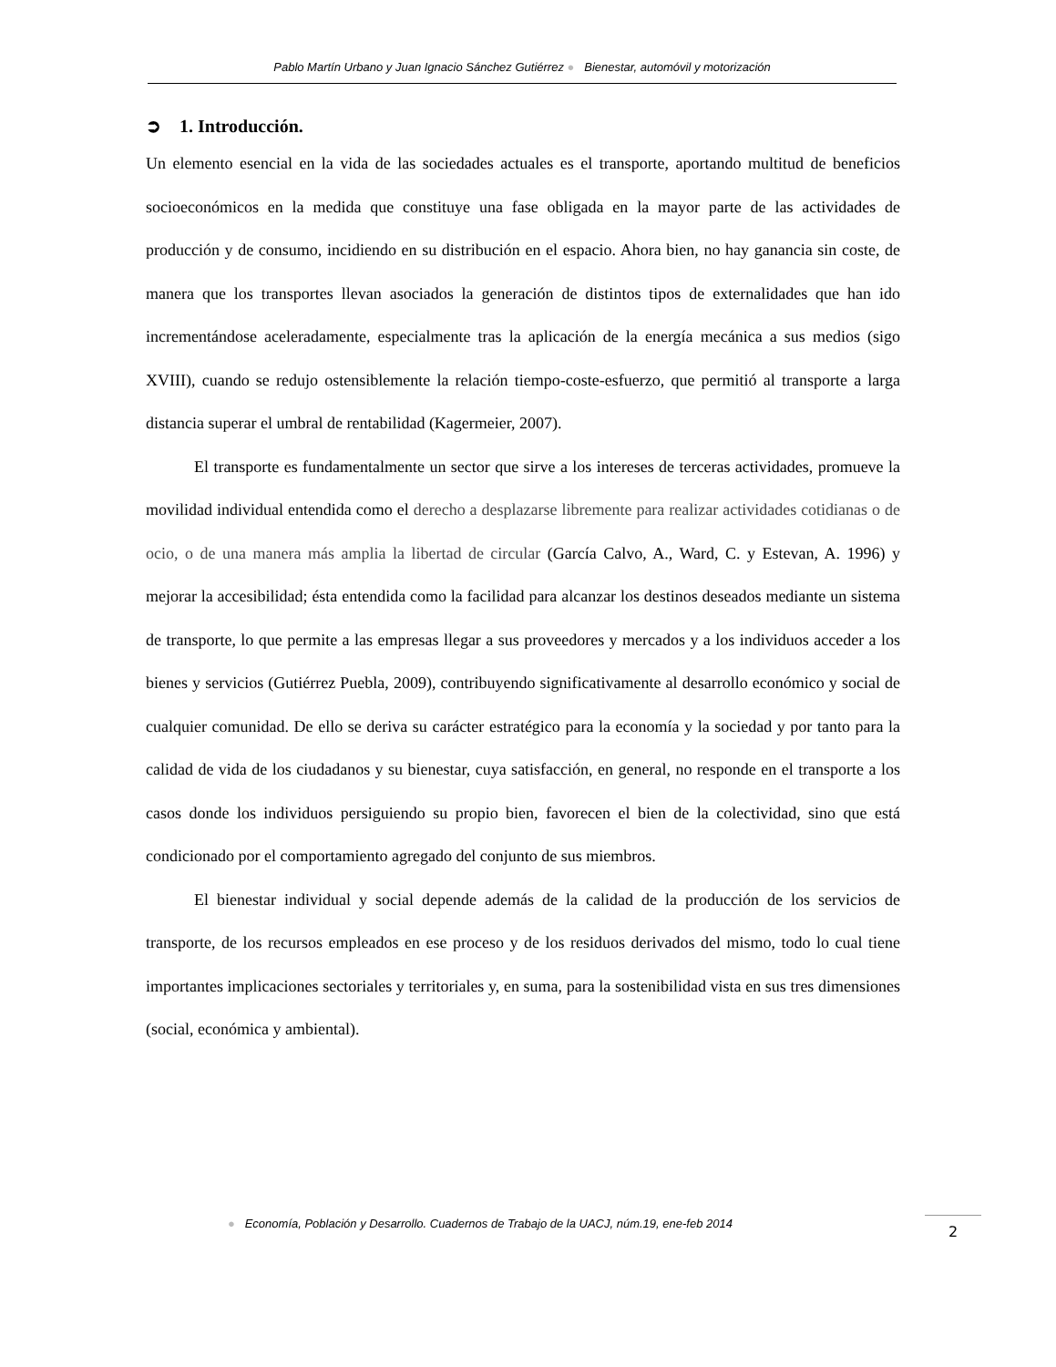Pablo Martín Urbano y Juan Ignacio Sánchez Gutiérrez ● Bienestar, automóvil y motorización
➲ 1. Introducción.
Un elemento esencial en la vida de las sociedades actuales es el transporte, aportando multitud de beneficios socioeconómicos en la medida que constituye una fase obligada en la mayor parte de las actividades de producción y de consumo, incidiendo en su distribución en el espacio. Ahora bien, no hay ganancia sin coste, de manera que los transportes llevan asociados la generación de distintos tipos de externalidades que han ido incrementándose aceleradamente, especialmente tras la aplicación de la energía mecánica a sus medios (sigo XVIII), cuando se redujo ostensiblemente la relación tiempo-coste-esfuerzo, que permitió al transporte a larga distancia superar el umbral de rentabilidad (Kagermeier, 2007).
El transporte es fundamentalmente un sector que sirve a los intereses de terceras actividades, promueve la movilidad individual entendida como el derecho a desplazarse libremente para realizar actividades cotidianas o de ocio, o de una manera más amplia la libertad de circular (García Calvo, A., Ward, C. y Estevan, A. 1996) y mejorar la accesibilidad; ésta entendida como la facilidad para alcanzar los destinos deseados mediante un sistema de transporte, lo que permite a las empresas llegar a sus proveedores y mercados y a los individuos acceder a los bienes y servicios (Gutiérrez Puebla, 2009), contribuyendo significativamente al desarrollo económico y social de cualquier comunidad. De ello se deriva su carácter estratégico para la economía y la sociedad y por tanto para la calidad de vida de los ciudadanos y su bienestar, cuya satisfacción, en general, no responde en el transporte a los casos donde los individuos persiguiendo su propio bien, favorecen el bien de la colectividad, sino que está condicionado por el comportamiento agregado del conjunto de sus miembros.
El bienestar individual y social depende además de la calidad de la producción de los servicios de transporte, de los recursos empleados en ese proceso y de los residuos derivados del mismo, todo lo cual tiene importantes implicaciones sectoriales y territoriales y, en suma, para la sostenibilidad vista en sus tres dimensiones (social, económica y ambiental).
● Economía, Población y Desarrollo. Cuadernos de Trabajo de la UACJ, núm.19, ene-feb 2014
2